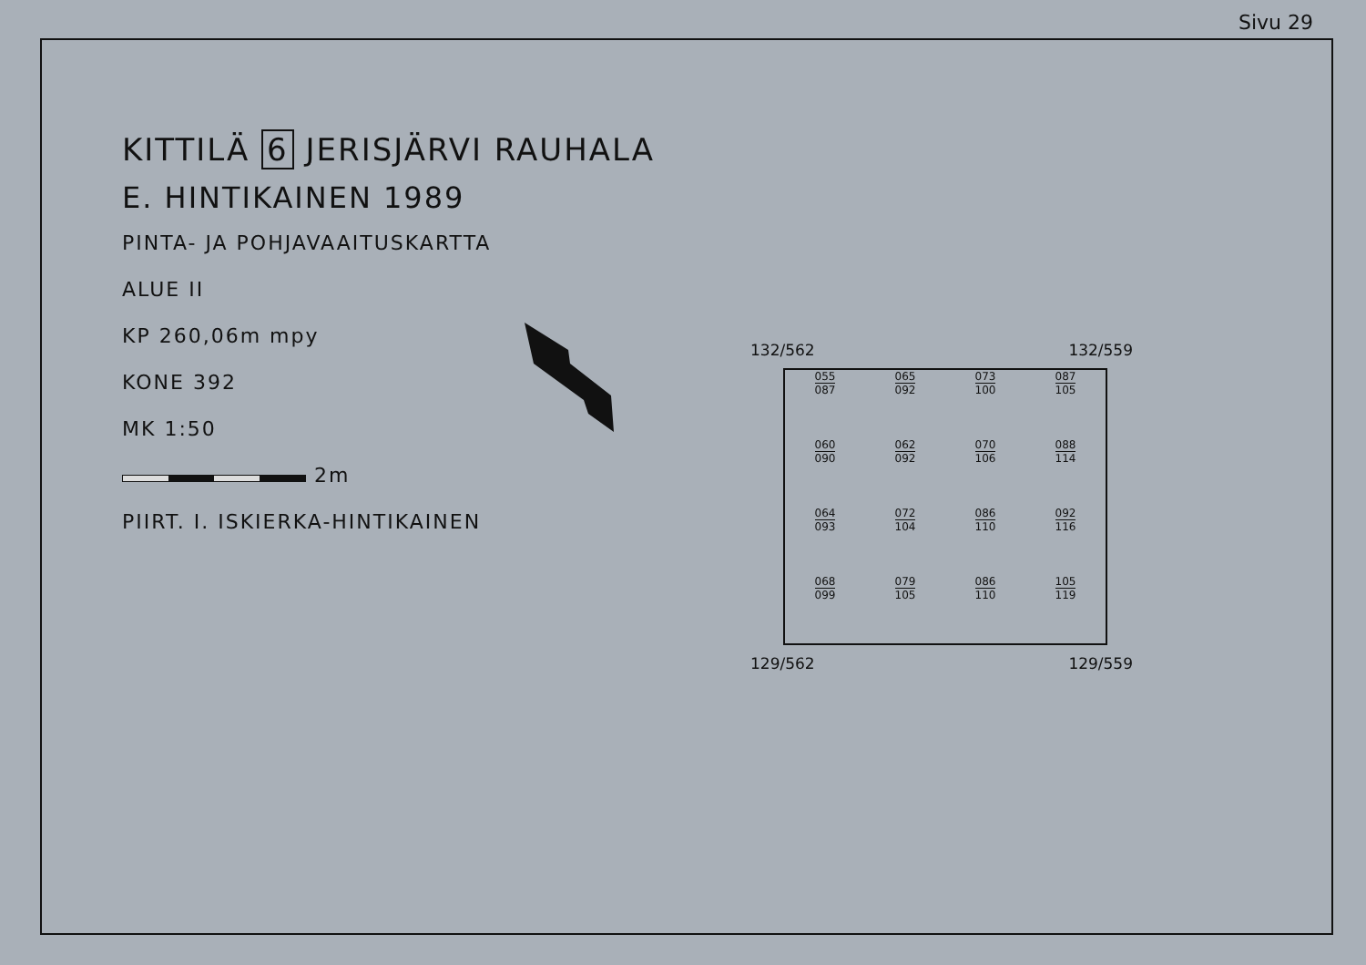Sivu 29
KITTILÄ 6 JERISJÄRVI RAUHALA
E. HINTIKAINEN 1989
PINTA- JA POHJAVAAITUSKARTTA
ALUE II
KP 260,06m mpy
KONE 392
MK 1:50
2m
PIIRT. I. ISKIERKA-HINTIKAINEN
132/562 132/559
055
087
065
092
073
100
087
105
060
090
062
092
070
106
088
114
064
093
072
104
086
110
092
116
068
099
079
105
086
110
105
119
129/562 129/559